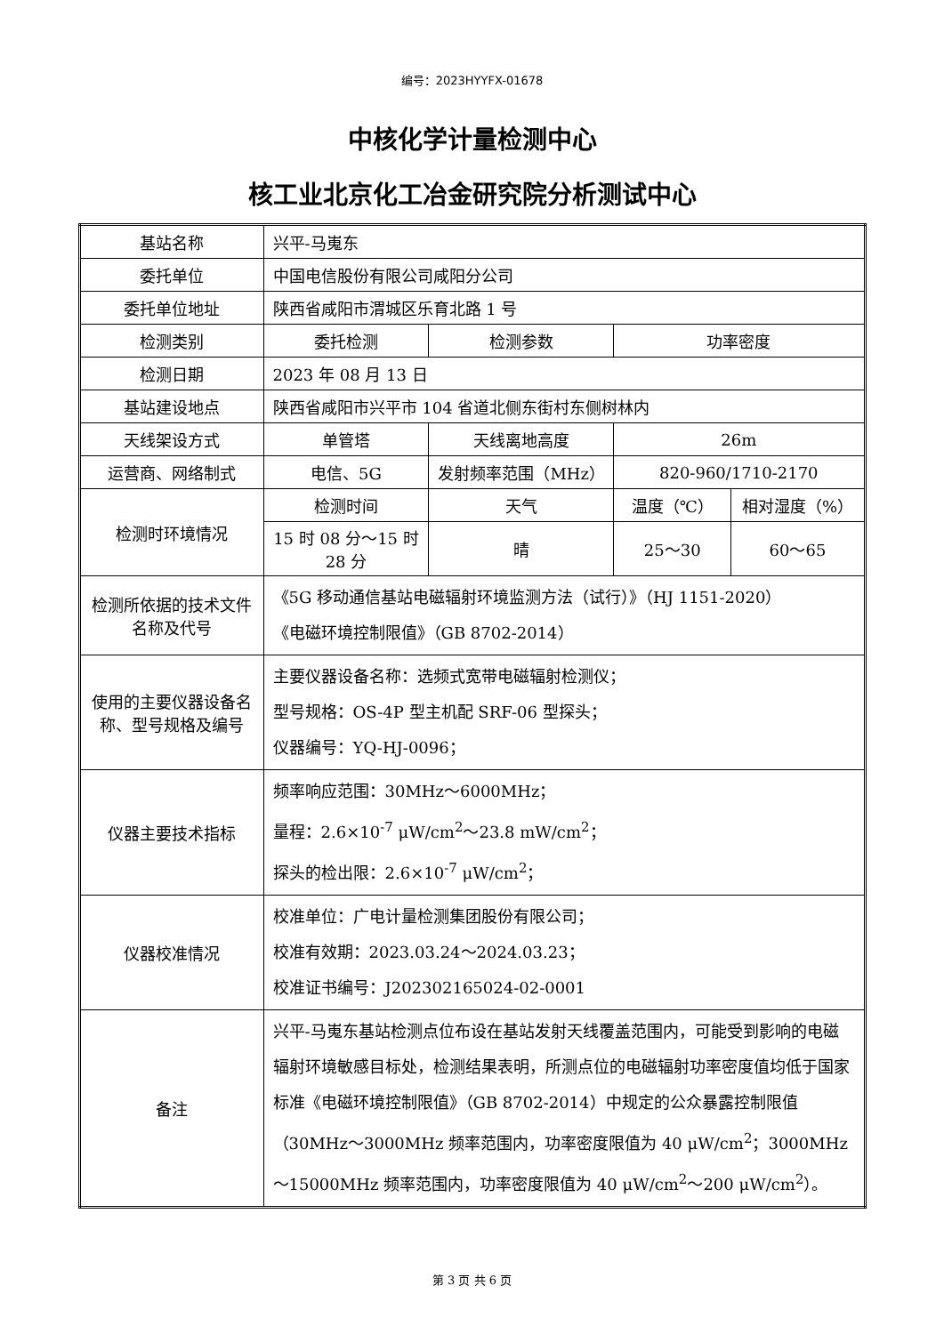编号：2023HYYFX-01678
中核化学计量检测中心
核工业北京化工冶金研究院分析测试中心
| 基站名称 | 兴平-马嵬东 | | | |
| 委托单位 | 中国电信股份有限公司咸阳分公司 | | | |
| 委托单位地址 | 陕西省咸阳市渭城区乐育北路 1 号 | | | |
| 检测类别 | 委托检测 | 检测参数 | 功率密度 | |
| 检测日期 | 2023 年 08 月 13 日 | | | |
| 基站建设地点 | 陕西省咸阳市兴平市 104 省道北侧东街村东侧树林内 | | | |
| 天线架设方式 | 单管塔 | 天线离地高度 | 26m | |
| 运营商、网络制式 | 电信、5G | 发射频率范围（MHz） | 820-960/1710-2170 | |
| 检测时环境情况 | 检测时间 | 天气 | 温度（℃） | 相对湿度（%） |
| | 15 时 08 分～15 时 28 分 | 晴 | 25～30 | 60～65 |
| 检测所依据的技术文件名称及代号 | 《5G 移动通信基站电磁辐射环境监测方法（试行）》（HJ 1151-2020） 《电磁环境控制限值》（GB 8702-2014） | | | |
| 使用的主要仪器设备名称、型号规格及编号 | 主要仪器设备名称：选频式宽带电磁辐射检测仪； 型号规格：OS-4P 型主机配 SRF-06 型探头； 仪器编号：YQ-HJ-0096； | | | |
| 仪器主要技术指标 | 频率响应范围：30MHz～6000MHz； 量程：2.6×10<sup>-7</sup> μW/cm<sup>2</sup>～23.8 mW/cm<sup>2</sup>； 探头的检出限：2.6×10<sup>-7</sup> μW/cm<sup>2</sup>； | | | |
| 仪器校准情况 | 校准单位：广电计量检测集团股份有限公司； 校准有效期：2023.03.24～2024.03.23； 校准证书编号：J202302165024-02-0001 | | | |
| 备注 | 兴平-马嵬东基站检测点位布设在基站发射天线覆盖范围内，可能受到影响的电磁辐射环境敏感目标处，检测结果表明，所测点位的电磁辐射功率密度值均低于国家标准《电磁环境控制限值》（GB 8702-2014）中规定的公众暴露控制限值（30MHz～3000MHz 频率范围内，功率密度限值为 40 μW/cm<sup>2</sup>；3000MHz～15000MHz 频率范围内，功率密度限值为 40 μW/cm<sup>2</sup>～200 μW/cm<sup>2</sup>）。 | | | |
第 3 页 共 6 页